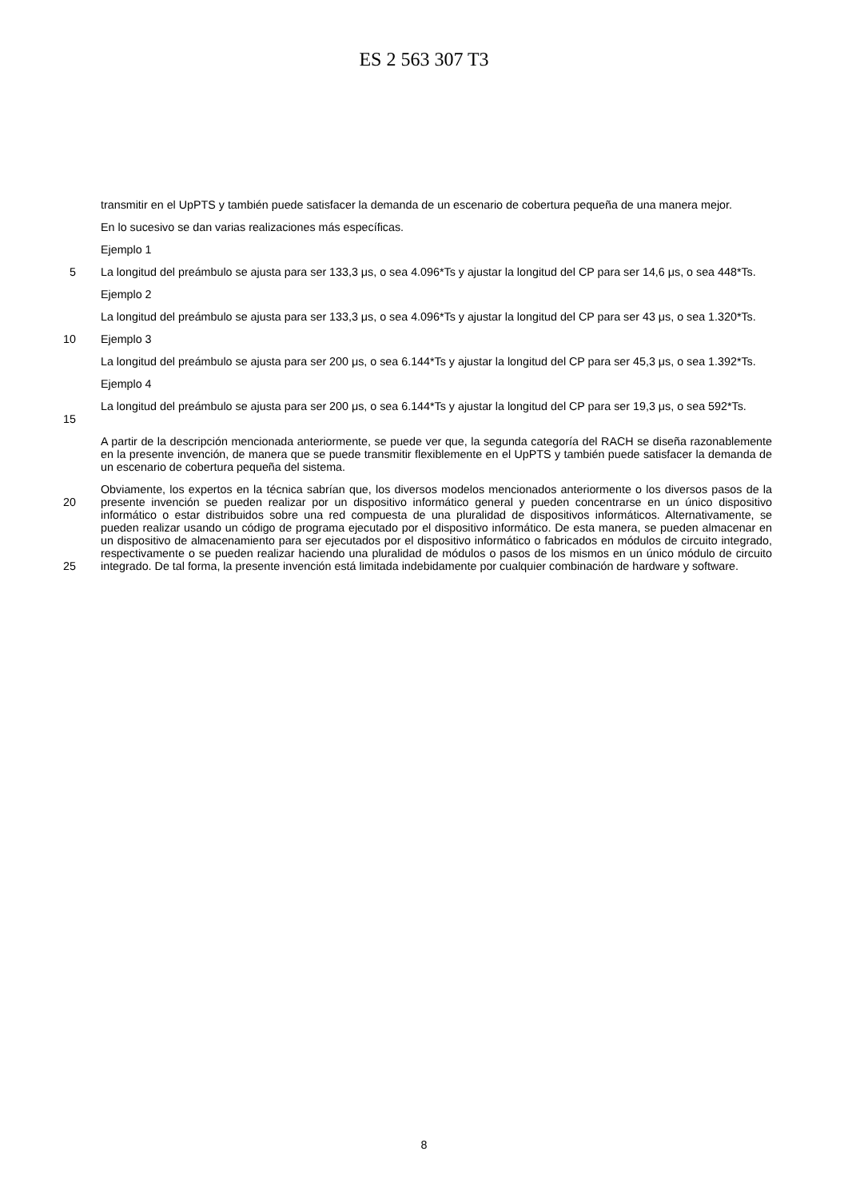ES 2 563 307 T3
transmitir en el UpPTS y también puede satisfacer la demanda de un escenario de cobertura pequeña de una manera mejor.
En lo sucesivo se dan varias realizaciones más específicas.
Ejemplo 1
5
La longitud del preámbulo se ajusta para ser 133,3 μs, o sea 4.096*Ts y ajustar la longitud del CP para ser 14,6 μs, o sea 448*Ts.
Ejemplo 2
La longitud del preámbulo se ajusta para ser 133,3 μs, o sea 4.096*Ts y ajustar la longitud del CP para ser 43 μs, o sea 1.320*Ts.
10
Ejemplo 3
La longitud del preámbulo se ajusta para ser 200 μs, o sea 6.144*Ts y ajustar la longitud del CP para ser 45,3 μs, o sea 1.392*Ts.
Ejemplo 4
15
La longitud del preámbulo se ajusta para ser 200 μs, o sea 6.144*Ts y ajustar la longitud del CP para ser 19,3 μs, o sea 592*Ts.
A partir de la descripción mencionada anteriormente, se puede ver que, la segunda categoría del RACH se diseña razonablemente en la presente invención, de manera que se puede transmitir flexiblemente en el UpPTS y también puede satisfacer la demanda de un escenario de cobertura pequeña del sistema.
20
25
Obviamente, los expertos en la técnica sabrían que, los diversos modelos mencionados anteriormente o los diversos pasos de la presente invención se pueden realizar por un dispositivo informático general y pueden concentrarse en un único dispositivo informático o estar distribuidos sobre una red compuesta de una pluralidad de dispositivos informáticos. Alternativamente, se pueden realizar usando un código de programa ejecutado por el dispositivo informático. De esta manera, se pueden almacenar en un dispositivo de almacenamiento para ser ejecutados por el dispositivo informático o fabricados en módulos de circuito integrado, respectivamente o se pueden realizar haciendo una pluralidad de módulos o pasos de los mismos en un único módulo de circuito integrado. De tal forma, la presente invención está limitada indebidamente por cualquier combinación de hardware y software.
8